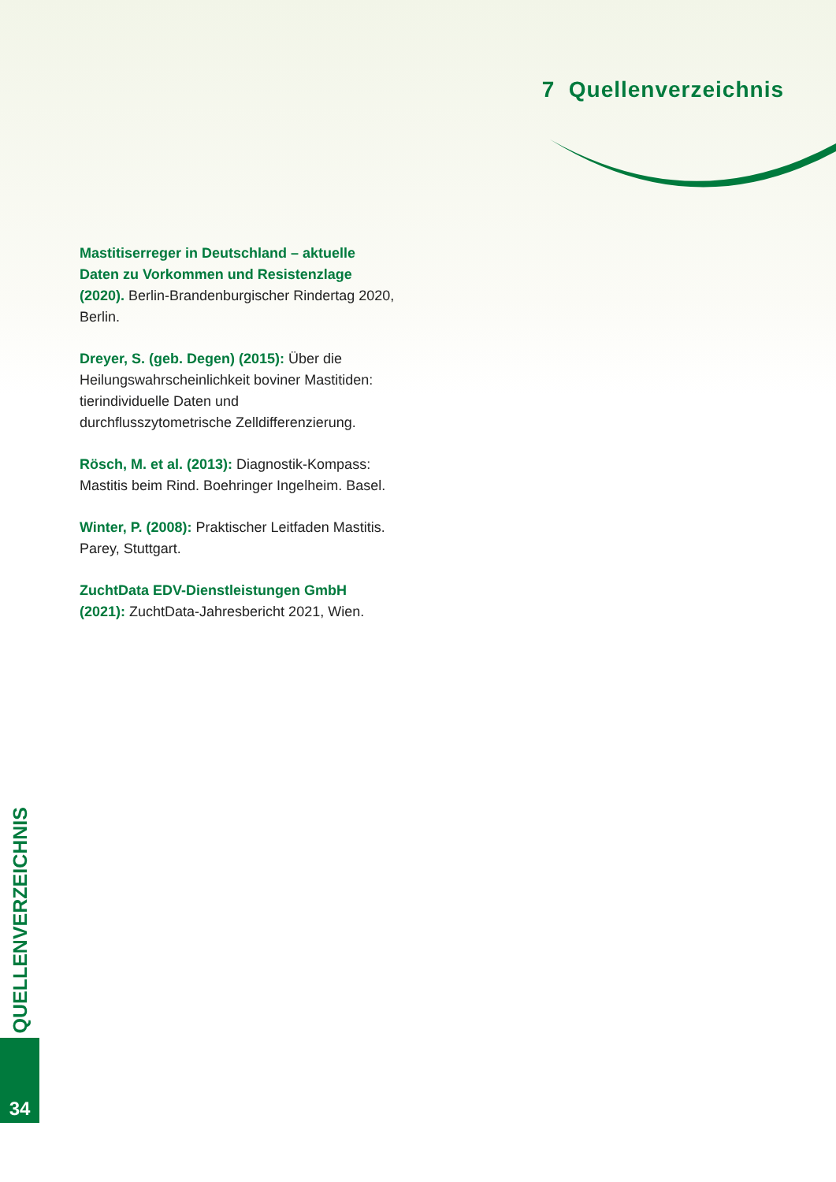7 Quellenverzeichnis
Mastitiserreger in Deutschland – aktuelle Daten zu Vorkommen und Resistenzlage (2020). Berlin-Brandenburgischer Rindertag 2020, Berlin.
Dreyer, S. (geb. Degen) (2015): Über die Heilungs­wahrscheinlichkeit boviner Mastitiden: tierindividuelle Daten und durchflusszytometrische Zelldifferenzierung.
Rösch, M. et al. (2013): Diagnostik-Kompass: Mastitis beim Rind. Boehringer Ingelheim. Basel.
Winter, P. (2008): Praktischer Leitfaden Mastitis. Parey, Stuttgart.
ZuchtData EDV-Dienstleistungen GmbH (2021): ZuchtData-Jahresbericht 2021, Wien.
QUELLENVERZEICHNIS
34